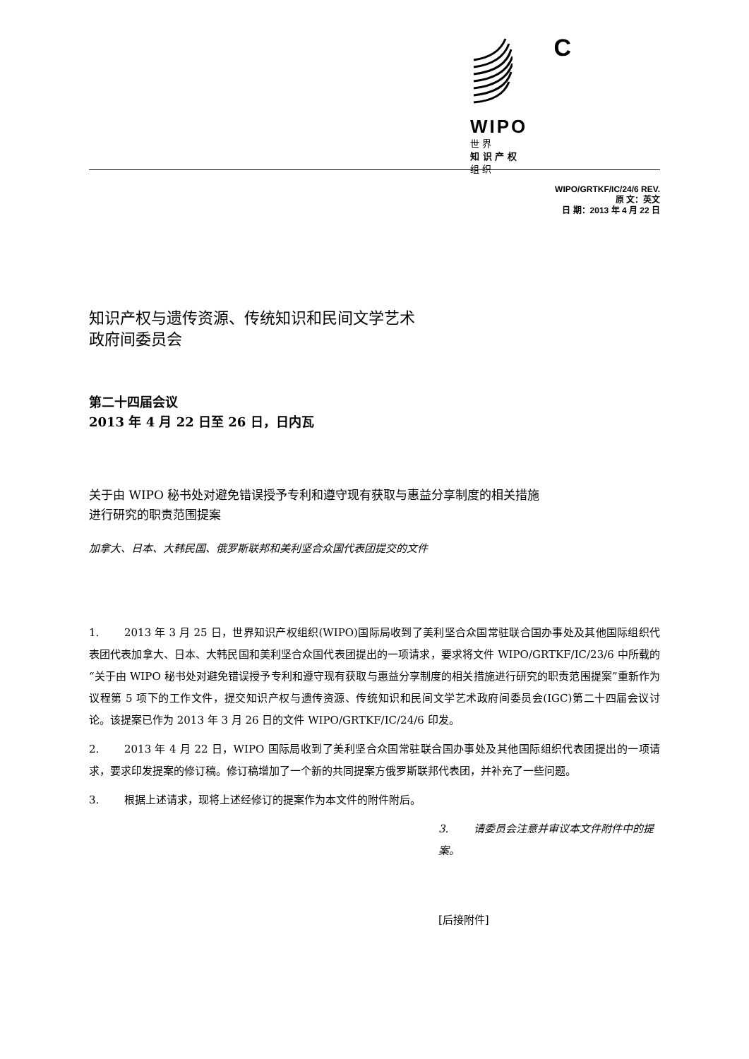WIPO
世 界
知 识 产 权
组 织
C
WIPO/GRTKF/IC/24/6 REV.
原 文：英文
日 期：2013 年 4 月 22 日
知识产权与遗传资源、传统知识和民间文学艺术
政府间委员会
第二十四届会议
2013 年 4 月 22 日至 26 日，日内瓦
关于由 WIPO 秘书处对避免错误授予专利和遵守现有获取与惠益分享制度的相关措施
进行研究的职责范围提案
加拿大、日本、大韩民国、俄罗斯联邦和美利坚合众国代表团提交的文件
1. 2013 年 3 月 25 日，世界知识产权组织(WIPO)国际局收到了美利坚合众国常驻联合国办事处及其他国际组织代表团代表加拿大、日本、大韩民国和美利坚合众国代表团提出的一项请求，要求将文件 WIPO/GRTKF/IC/23/6 中所载的“关于由 WIPO 秘书处对避免错误授予专利和遵守现有获取与惠益分享制度的相关措施进行研究的职责范围提案”重新作为议程第 5 项下的工作文件，提交知识产权与遗传资源、传统知识和民间文学艺术政府间委员会(IGC)第二十四届会议讨论。该提案已作为 2013 年 3 月 26 日的文件 WIPO/GRTKF/IC/24/6 印发。
2. 2013 年 4 月 22 日，WIPO 国际局收到了美利坚合众国常驻联合国办事处及其他国际组织代表团提出的一项请求，要求印发提案的修订稿。修订稿增加了一个新的共同提案方俄罗斯联邦代表团，并补充了一些问题。
3. 根据上述请求，现将上述经修订的提案作为本文件的附件附后。
3. 请委员会注意并审议本文件附件中的提案。
[后接附件]